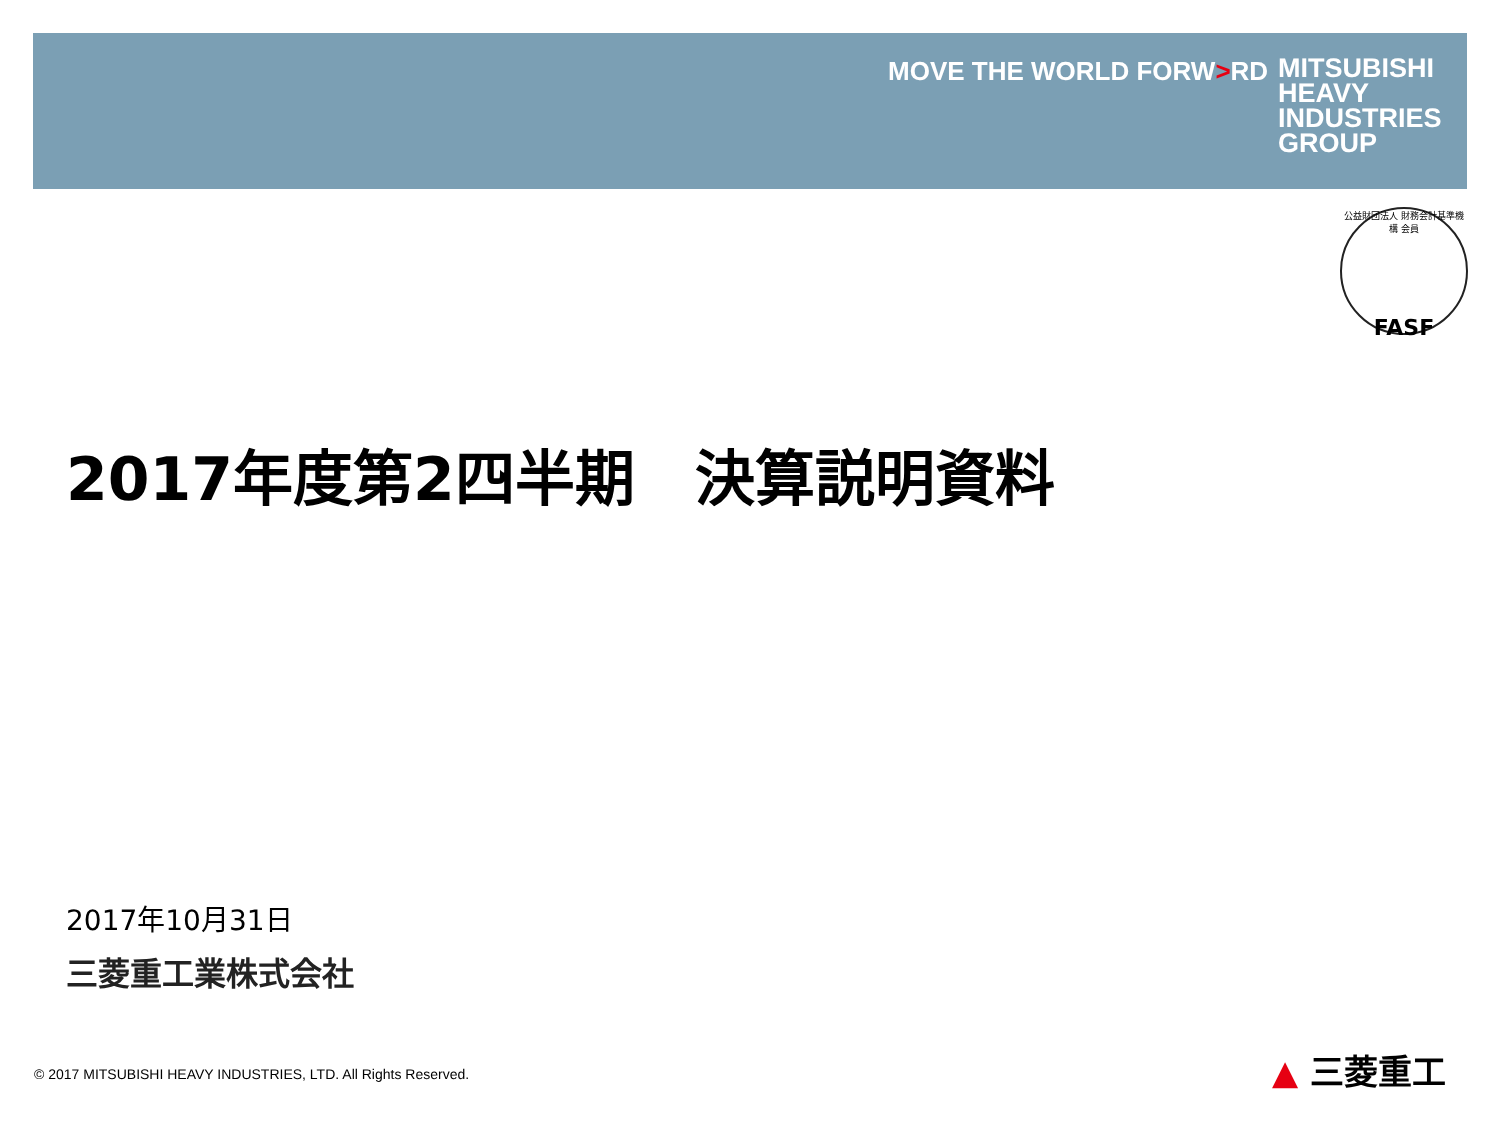MOVE THE WORLD FORW>RD
MITSUBISHI
HEAVY
INDUSTRIES
GROUP
公益財団法人 財務会計基準機構 会員
FASF
2017年度第2四半期　決算説明資料
2017年10月31日
三菱重工業株式会社
© 2017 MITSUBISHI HEAVY INDUSTRIES, LTD. All Rights Reserved.
▲ 三菱重工